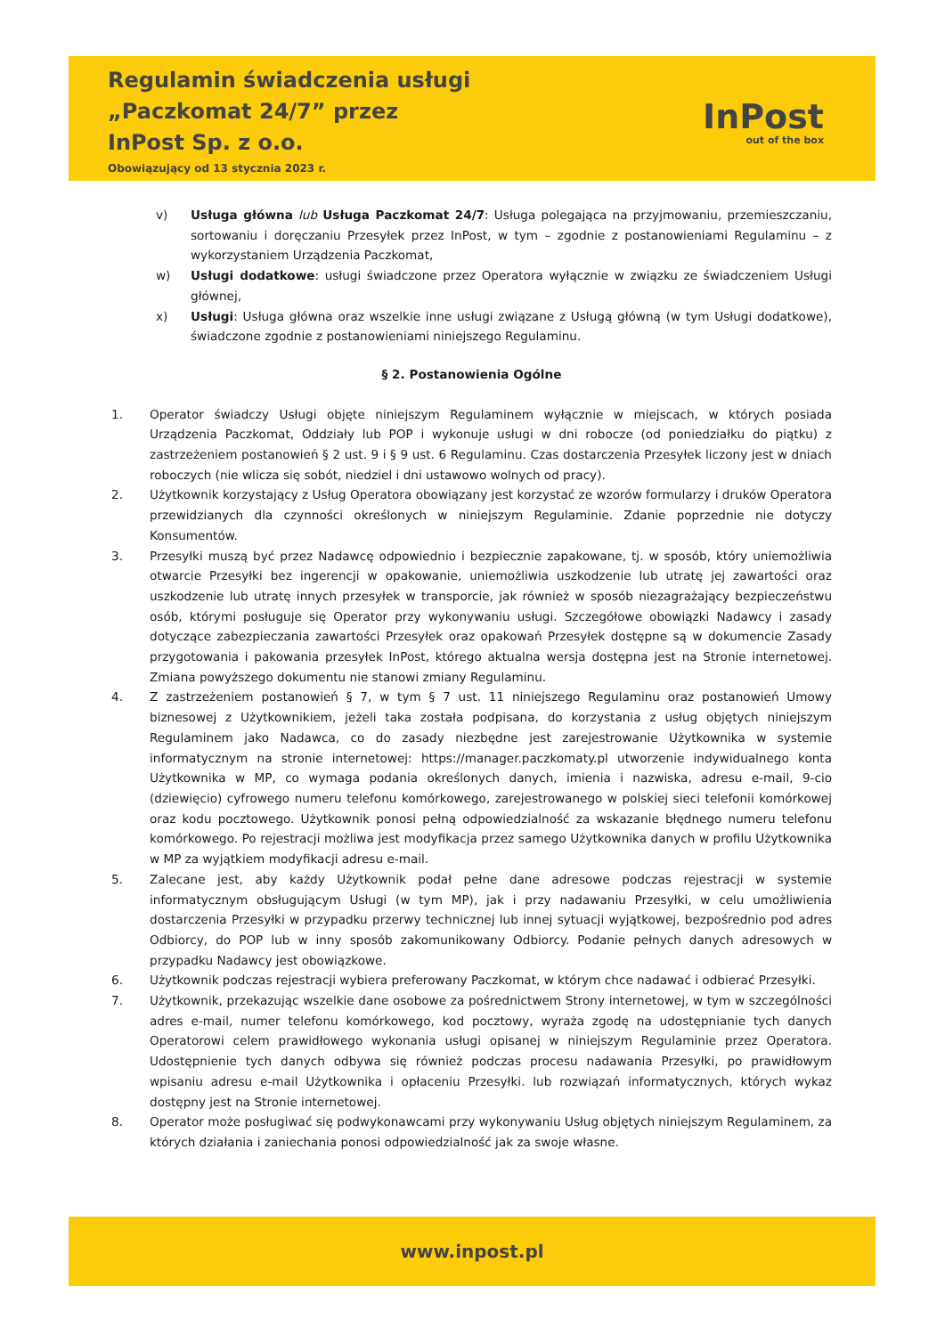Regulamin świadczenia usługi
„Paczkomat 24/7” przez
InPost Sp. z o.o.
Obowiązujący od 13 stycznia 2023 r.
InPost
out of the box
v) Usługa główna lub Usługa Paczkomat 24/7: Usługa polegająca na przyjmowaniu, przemieszczaniu, sortowaniu i doręczaniu Przesyłek przez InPost, w tym – zgodnie z postanowieniami Regulaminu – z wykorzystaniem Urządzenia Paczkomat,
w) Usługi dodatkowe: usługi świadczone przez Operatora wyłącznie w związku ze świadczeniem Usługi głównej,
x) Usługi: Usługa główna oraz wszelkie inne usługi związane z Usługą główną (w tym Usługi dodatkowe), świadczone zgodnie z postanowieniami niniejszego Regulaminu.
§ 2. Postanowienia Ogólne
1. Operator świadczy Usługi objęte niniejszym Regulaminem wyłącznie w miejscach, w których posiada Urządzenia Paczkomat, Oddziały lub POP i wykonuje usługi w dni robocze (od poniedziałku do piątku) z zastrzeżeniem postanowień § 2 ust. 9 i § 9 ust. 6 Regulaminu. Czas dostarczenia Przesyłek liczony jest w dniach roboczych (nie wlicza się sobót, niedziel i dni ustawowo wolnych od pracy).
2. Użytkownik korzystający z Usług Operatora obowiązany jest korzystać ze wzorów formularzy i druków Operatora przewidzianych dla czynności określonych w niniejszym Regulaminie. Zdanie poprzednie nie dotyczy Konsumentów.
3. Przesyłki muszą być przez Nadawcę odpowiednio i bezpiecznie zapakowane, tj. w sposób, który uniemożliwia otwarcie Przesyłki bez ingerencji w opakowanie, uniemożliwia uszkodzenie lub utratę jej zawartości oraz uszkodzenie lub utratę innych przesyłek w transporcie, jak również w sposób niezagrażający bezpieczeństwu osób, którymi posługuje się Operator przy wykonywaniu usługi. Szczegółowe obowiązki Nadawcy i zasady dotyczące zabezpieczania zawartości Przesyłek oraz opakowań Przesyłek dostępne są w dokumencie Zasady przygotowania i pakowania przesyłek InPost, którego aktualna wersja dostępna jest na Stronie internetowej. Zmiana powyższego dokumentu nie stanowi zmiany Regulaminu.
4. Z zastrzeżeniem postanowień § 7, w tym § 7 ust. 11 niniejszego Regulaminu oraz postanowień Umowy biznesowej z Użytkownikiem, jeżeli taka została podpisana, do korzystania z usług objętych niniejszym Regulaminem jako Nadawca, co do zasady niezbędne jest zarejestrowanie Użytkownika w systemie informatycznym na stronie internetowej: https://manager.paczkomaty.pl utworzenie indywidualnego konta Użytkownika w MP, co wymaga podania określonych danych, imienia i nazwiska, adresu e-mail, 9-cio (dziewięcio) cyfrowego numeru telefonu komórkowego, zarejestrowanego w polskiej sieci telefonii komórkowej oraz kodu pocztowego. Użytkownik ponosi pełną odpowiedzialność za wskazanie błędnego numeru telefonu komórkowego. Po rejestracji możliwa jest modyfikacja przez samego Użytkownika danych w profilu Użytkownika w MP za wyjątkiem modyfikacji adresu e-mail.
5. Zalecane jest, aby każdy Użytkownik podał pełne dane adresowe podczas rejestracji w systemie informatycznym obsługującym Usługi (w tym MP), jak i przy nadawaniu Przesyłki, w celu umożliwienia dostarczenia Przesyłki w przypadku przerwy technicznej lub innej sytuacji wyjątkowej, bezpośrednio pod adres Odbiorcy, do POP lub w inny sposób zakomunikowany Odbiorcy. Podanie pełnych danych adresowych w przypadku Nadawcy jest obowiązkowe.
6. Użytkownik podczas rejestracji wybiera preferowany Paczkomat, w którym chce nadawać i odbierać Przesyłki.
7. Użytkownik, przekazując wszelkie dane osobowe za pośrednictwem Strony internetowej, w tym w szczególności adres e-mail, numer telefonu komórkowego, kod pocztowy, wyraża zgodę na udostępnianie tych danych Operatorowi celem prawidłowego wykonania usługi opisanej w niniejszym Regulaminie przez Operatora. Udostępnienie tych danych odbywa się również podczas procesu nadawania Przesyłki, po prawidłowym wpisaniu adresu e-mail Użytkownika i opłaceniu Przesyłki. lub rozwiązań informatycznych, których wykaz dostępny jest na Stronie internetowej.
8. Operator może posługiwać się podwykonawcami przy wykonywaniu Usług objętych niniejszym Regulaminem, za których działania i zaniechania ponosi odpowiedzialność jak za swoje własne.
www.inpost.pl